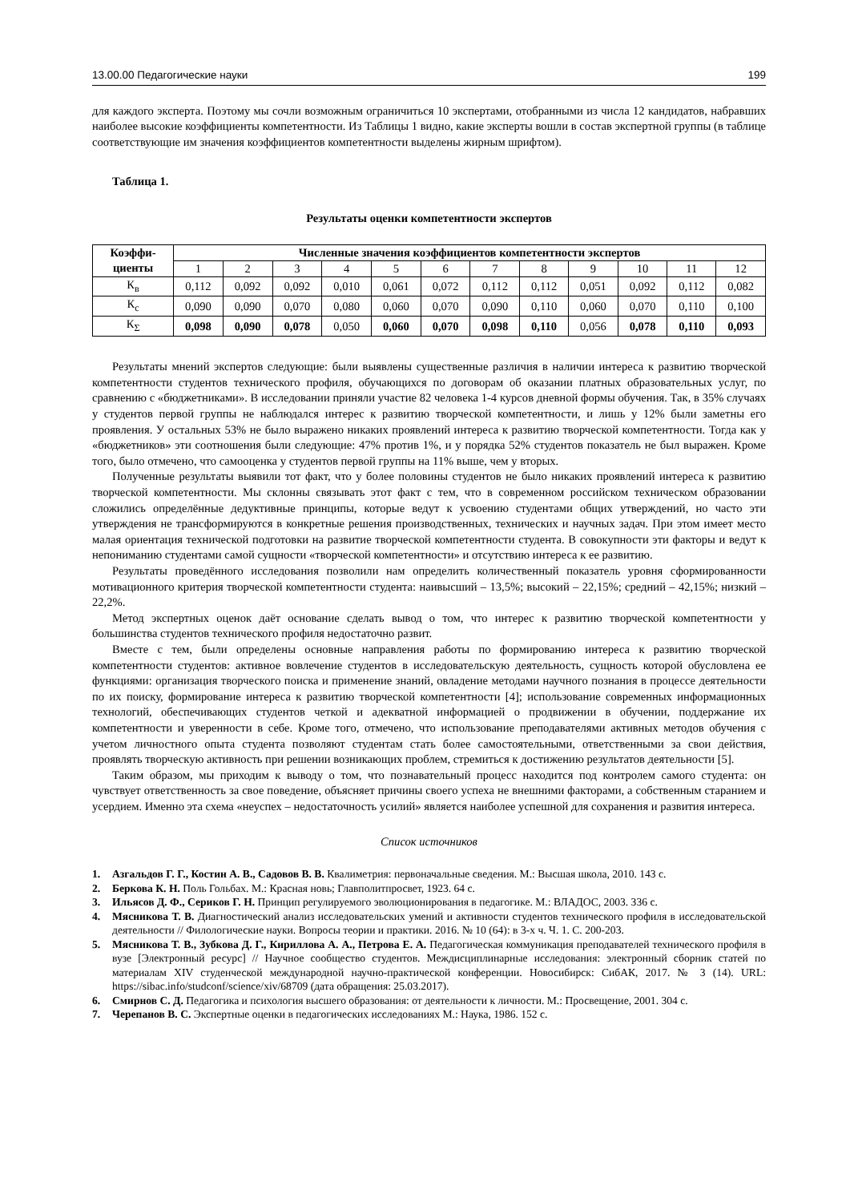13.00.00 Педагогические науки 199
для каждого эксперта. Поэтому мы сочли возможным ограничиться 10 экспертами, отобранными из числа 12 кандидатов, набравших наиболее высокие коэффициенты компетентности. Из Таблицы 1 видно, какие эксперты вошли в состав экспертной группы (в таблице соответствующие им значения коэффициентов компетентности выделены жирным шрифтом).
Таблица 1.
Результаты оценки компетентности экспертов
| Коэффи- циенты | Численные значения коэффициентов компетентности экспертов | | | | | | | | | | | |
| --- | --- | --- | --- | --- | --- | --- | --- | --- | --- | --- | --- | --- |
| | 1 | 2 | 3 | 4 | 5 | 6 | 7 | 8 | 9 | 10 | 11 | 12 |
| К<sub>в</sub> | 0,112 | 0,092 | 0,092 | 0,010 | 0,061 | 0,072 | 0,112 | 0,112 | 0,051 | 0,092 | 0,112 | 0,082 |
| К<sub>с</sub> | 0,090 | 0,090 | 0,070 | 0,080 | 0,060 | 0,070 | 0,090 | 0,110 | 0,060 | 0,070 | 0,110 | 0,100 |
| К<sub>Σ</sub> | 0,098 | 0,090 | 0,078 | 0,050 | 0,060 | 0,070 | 0,098 | 0,110 | 0,056 | 0,078 | 0,110 | 0,093 |
Результаты мнений экспертов следующие: были выявлены существенные различия в наличии интереса к развитию творческой компетентности студентов технического профиля, обучающихся по договорам об оказании платных образовательных услуг, по сравнению с «бюджетниками». В исследовании приняли участие 82 человека 1-4 курсов дневной формы обучения. Так, в 35% случаях у студентов первой группы не наблюдался интерес к развитию творческой компетентности, и лишь у 12% были заметны его проявления. У остальных 53% не было выражено никаких проявлений интереса к развитию творческой компетентности. Тогда как у «бюджетников» эти соотношения были следующие: 47% против 1%, и у порядка 52% студентов показатель не был выражен. Кроме того, было отмечено, что самооценка у студентов первой группы на 11% выше, чем у вторых.
Полученные результаты выявили тот факт, что у более половины студентов не было никаких проявлений интереса к развитию творческой компетентности. Мы склонны связывать этот факт с тем, что в современном российском техническом образовании сложились определённые дедуктивные принципы, которые ведут к усвоению студентами общих утверждений, но часто эти утверждения не трансформируются в конкретные решения производственных, технических и научных задач. При этом имеет место малая ориентация технической подготовки на развитие творческой компетентности студента. В совокупности эти факторы и ведут к непониманию студентами самой сущности «творческой компетентности» и отсутствию интереса к ее развитию.
Результаты проведённого исследования позволили нам определить количественный показатель уровня сформированности мотивационного критерия творческой компетентности студента: наивысший – 13,5%; высокий – 22,15%; средний – 42,15%; низкий – 22,2%.
Метод экспертных оценок даёт основание сделать вывод о том, что интерес к развитию творческой компетентности у большинства студентов технического профиля недостаточно развит.
Вместе с тем, были определены основные направления работы по формированию интереса к развитию творческой компетентности студентов: активное вовлечение студентов в исследовательскую деятельность, сущность которой обусловлена ее функциями: организация творческого поиска и применение знаний, овладение методами научного познания в процессе деятельности по их поиску, формирование интереса к развитию творческой компетентности [4]; использование современных информационных технологий, обеспечивающих студентов четкой и адекватной информацией о продвижении в обучении, поддержание их компетентности и уверенности в себе. Кроме того, отмечено, что использование преподавателями активных методов обучения с учетом личностного опыта студента позволяют студентам стать более самостоятельными, ответственными за свои действия, проявлять творческую активность при решении возникающих проблем, стремиться к достижению результатов деятельности [5].
Таким образом, мы приходим к выводу о том, что познавательный процесс находится под контролем самого студента: он чувствует ответственность за свое поведение, объясняет причины своего успеха не внешними факторами, а собственным старанием и усердием. Именно эта схема «неуспех – недостаточность усилий» является наиболее успешной для сохранения и развития интереса.
Список источников
1. Азгальдов Г. Г., Костин А. В., Садовов В. В. Квалиметрия: первоначальные сведения. М.: Высшая школа, 2010. 143 с.
2. Беркова К. Н. Поль Гольбах. М.: Красная новь; Главполитпросвет, 1923. 64 с.
3. Ильясов Д. Ф., Сериков Г. Н. Принцип регулируемого эволюционирования в педагогике. М.: ВЛАДОС, 2003. 336 с.
4. Мясникова Т. В. Диагностический анализ исследовательских умений и активности студентов технического профиля в исследовательской деятельности // Филологические науки. Вопросы теории и практики. 2016. № 10 (64): в 3-х ч. Ч. 1. С. 200-203.
5. Мясникова Т. В., Зубкова Д. Г., Кириллова А. А., Петрова Е. А. Педагогическая коммуникация преподавателей технического профиля в вузе [Электронный ресурс] // Научное сообщество студентов. Междисциплинарные исследования: электронный сборник статей по материалам XIV студенческой международной научно-практической конференции. Новосибирск: СибАК, 2017. № 3 (14). URL: https://sibac.info/studconf/science/xiv/68709 (дата обращения: 25.03.2017).
6. Смирнов С. Д. Педагогика и психология высшего образования: от деятельности к личности. М.: Просвещение, 2001. 304 с.
7. Черепанов В. С. Экспертные оценки в педагогических исследованиях М.: Наука, 1986. 152 с.